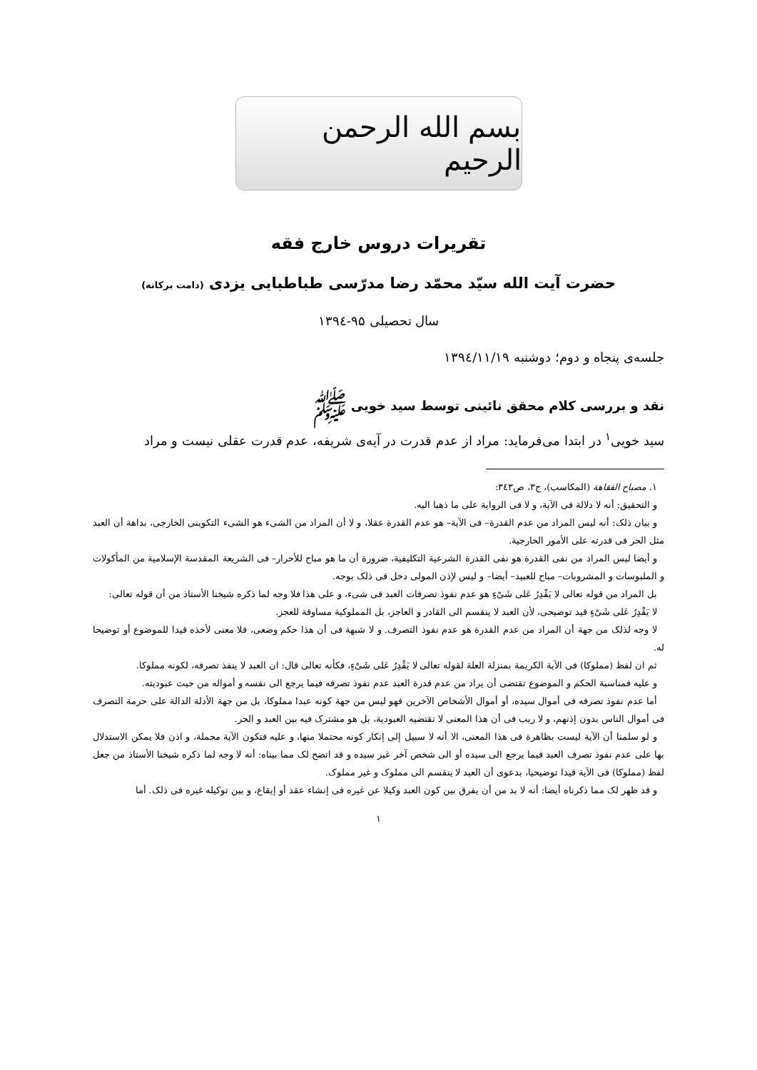بسم الله الرحمن الرحيم
تقریرات دروس خارج فقه
حضرت آیت الله سیّد محمّد رضا مدرّسی طباطبایی یزدی (دامت برکاته)
سال تحصیلی ۹۵-۱۳۹٤
جلسه‌ی پنجاه و دوم؛ دوشنبه ۱۳۹٤/۱۱/۱۹
نقد و بررسی کلام محقق نائینی توسط سید خویی ﷺ
سید خویی<sup>۱</sup> در ابتدا می‌فرماید: مراد از عدم قدرت در آیه‌ی شریفه، عدم قدرت عقلی نیست و مراد
۱. مصباح الفقاهة (المکاسب)، ج۳، ص۳٤۳:
و التحقیق: أنه لا دلالة فی الآیة، و لا فی الروایة علی ما ذهبا الیه.
و بیان ذلک: أنه لیس المراد من عدم القدرة– فی الآیة– هو عدم القدرة عقلا، و لا أن المراد من الشیء هو الشیء التکوینی الخارجی، بداهة أن العبد مثل الحر فی قدرته علی الأمور الخارجیة.
و أیضا لیس المراد من نفی القدرة هو نفی القدرة الشرعیة التکلیفیة، ضرورة أن ما هو مباح للأحرار– فی الشریعة المقدسة الإسلامیة من المأکولات و الملبوسات و المشروبات– مباح للعبید– أیضا– و لیس لإذن المولی دخل فی ذلک بوجه.
بل المراد من قوله تعالی لا یَقْدِرُ عَلی شَیْءٍ هو عدم نفوذ تصرفات العبد فی شیء، و علی هذا فلا وجه لما ذکره شیخنا الأستاذ من أن قوله تعالی:
لا یَقْدِرُ عَلی شَیْءٍ قید توضیحی، لأن العبد لا ینقسم الی القادر و العاجز، بل المملوکیة مساوقة للعجز.
لا وجه لذلک من جهة أن المراد من عدم القدرة هو عدم نفوذ التصرف. و لا شبهة فی أن هذا حکم وضعی، فلا معنی لأخذه قیدا للموضوع أو توضیحا له.
ثم ان لفظ (مملوکا) فی الآیة الکریمة بمنزلة العلة لقوله تعالی لا یَقْدِرُ عَلی شَیْءٍ، فکأنه تعالی قال: ان العبد لا ینفذ تصرفه، لکونه مملوکا.
و علیه فمناسبة الحکم و الموضوع تقتضی أن یراد من عدم قدرة العبد عدم نفوذ تصرفه فیما یرجع الی نفسه و أمواله من حیث عبودیته.
أما عدم نفوذ تصرفه فی أموال سیده، أو أموال الأشخاص الآخرین فهو لیس من جهة کونه عبدا مملوکا، بل من جهة الأدلة الدالة علی حرمة التصرف فی أموال الناس بدون إذنهم، و لا ریب فی أن هذا المعنی لا تقتضیه العبودیة، بل هو مشترک فیه بین العبد و الحر.
و لو سلمنا أن الآیة لیست بظاهرة فی هذا المعنی، الا أنه لا سبیل إلی إنکار کونه محتملا منها، و علیه فتکون الآیة مجملة، و اذن فلا یمکن الاستدلال بها علی عدم نفوذ تصرف العبد فیما یرجع الی سیده أو الی شخص آخر غیر سیده و قد اتضح لک مما بیناه: أنه لا وجه لما ذکره شیخنا الأستاذ من جعل لفظ (مملوکا) فی الآیة قیدا توضیحیا، بدعوی أن العبد لا ینقسم الی مملوک و غیر مملوک.
و قد ظهر لک مما ذکرناه أیضا: أنه لا بد من أن یفرق بین کون العبد وکیلا عن غیره فی إنشاء عقد أو إیقاع، و بین توکیله غیره فی ذلک. أما
۱